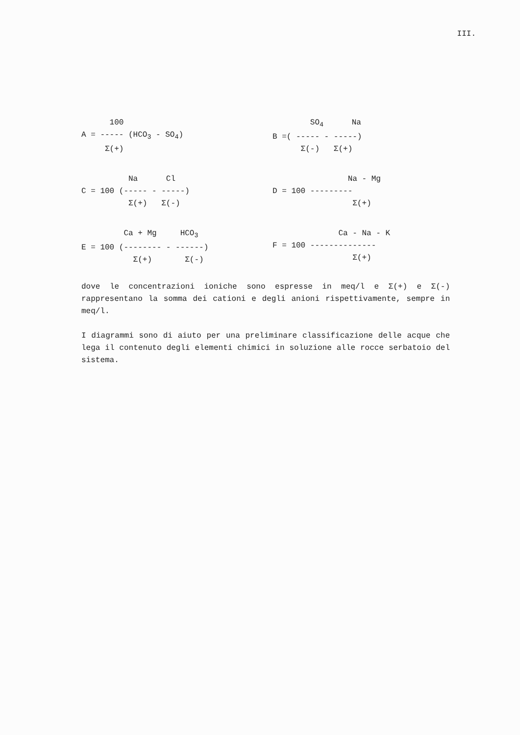III.
      100
A = ----- (HCO3 - SO4)
     Σ(+)
        SO4      Na
B =( ----- - -----)
      Σ(-)   Σ(+)
          Na      Cl
C = 100 (----- - -----)
          Σ(+)   Σ(-)
                Na - Mg
D = 100 ---------
                 Σ(+)
         Ca + Mg     HCO3
E = 100 (-------- - ------)
           Σ(+)       Σ(-)
              Ca - Na - K
F = 100 --------------
                 Σ(+)
dove le concentrazioni ioniche sono espresse in meq/l e Σ(+) e Σ(-) rappresentano la somma dei cationi e degli anioni rispettivamente, sempre in meq/l.
I diagrammi sono di aiuto per una preliminare classificazione delle acque che lega il contenuto degli elementi chimici in soluzione alle rocce serbatoio del sistema.